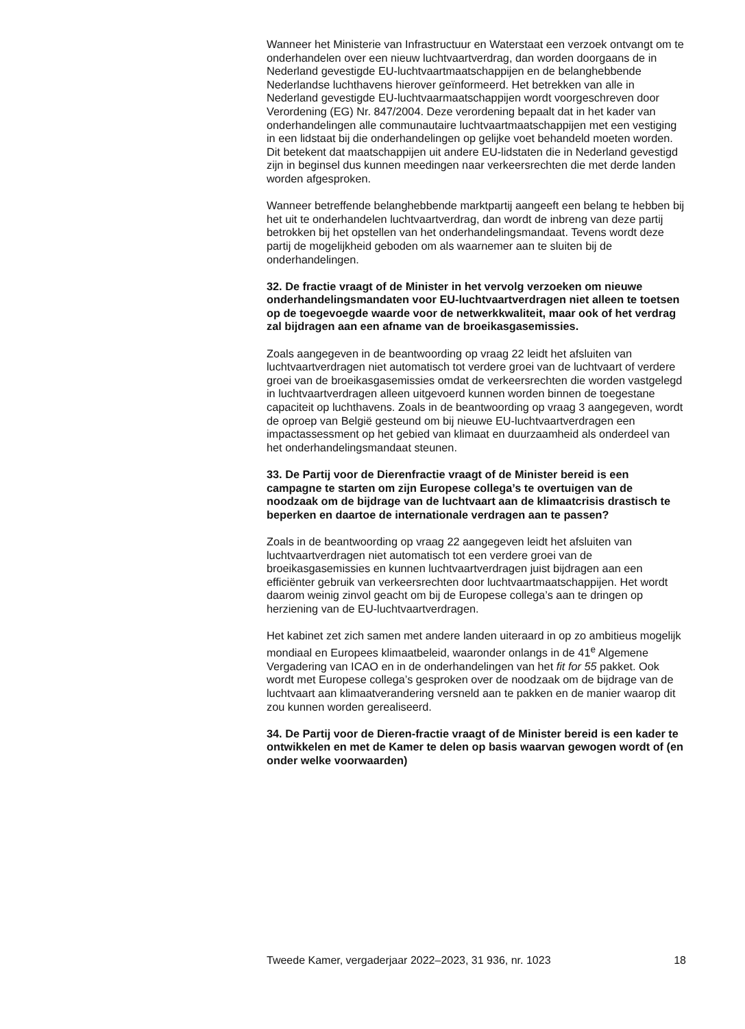Wanneer het Ministerie van Infrastructuur en Waterstaat een verzoek ontvangt om te onderhandelen over een nieuw luchtvaartverdrag, dan worden doorgaans de in Nederland gevestigde EU-luchtvaartmaat­schappijen en de belanghebbende Nederlandse luchthavens hierover geïnformeerd. Het betrekken van alle in Nederland gevestigde EU-luchtvaarmaatschappijen wordt voorgeschreven door Verordening (EG) Nr. 847/2004. Deze verordening bepaalt dat in het kader van onderhande­lingen alle communautaire luchtvaartmaatschappijen met een vestiging in een lidstaat bij die onderhandelingen op gelijke voet behandeld moeten worden. Dit betekent dat maatschappijen uit andere EU-lidstaten die in Nederland gevestigd zijn in beginsel dus kunnen meedingen naar verkeersrechten die met derde landen worden afgesproken.
Wanneer betreffende belanghebbende marktpartij aangeeft een belang te hebben bij het uit te onderhandelen luchtvaartverdrag, dan wordt de inbreng van deze partij betrokken bij het opstellen van het onderhande­lingsmandaat. Tevens wordt deze partij de mogelijkheid geboden om als waarnemer aan te sluiten bij de onderhandelingen.
32. De fractie vraagt of de Minister in het vervolg verzoeken om nieuwe onderhandelingsmandaten voor EU-luchtvaartverdragen niet alleen te toetsen op de toegevoegde waarde voor de netwerkkwaliteit, maar ook of het verdrag zal bijdragen aan een afname van de broeikasgasemissies.
Zoals aangegeven in de beantwoording op vraag 22 leidt het afsluiten van luchtvaartverdragen niet automatisch tot verdere groei van de luchtvaart of verdere groei van de broeikasgasemissies omdat de verkeersrechten die worden vastgelegd in luchtvaartverdragen alleen uitgevoerd kunnen worden binnen de toegestane capaciteit op luchthavens. Zoals in de beantwoording op vraag 3 aangegeven, wordt de oproep van België gesteund om bij nieuwe EU-luchtvaartverdragen een impactassessment op het gebied van klimaat en duurzaamheid als onderdeel van het onderhandelingsmandaat steunen.
33. De Partij voor de Dierenfractie vraagt of de Minister bereid is een campagne te starten om zijn Europese collega’s te overtuigen van de noodzaak om de bijdrage van de luchtvaart aan de klimaatcrisis drastisch te beperken en daartoe de internationale verdragen aan te passen?
Zoals in de beantwoording op vraag 22 aangegeven leidt het afsluiten van luchtvaartverdragen niet automatisch tot een verdere groei van de broeikasgasemissies en kunnen luchtvaartverdragen juist bijdragen aan een efficiënter gebruik van verkeersrechten door luchtvaartmaatschap­pijen. Het wordt daarom weinig zinvol geacht om bij de Europese collega’s aan te dringen op herziening van de EU-luchtvaartverdragen.
Het kabinet zet zich samen met andere landen uiteraard in op zo ambitieus mogelijk mondiaal en Europees klimaatbeleid, waaronder onlangs in de 41<sup>e</sup> Algemene Vergadering van ICAO en in de onderhandelingen van het fit for 55 pakket. Ook wordt met Europese collega’s gesproken over de noodzaak om de bijdrage van de luchtvaart aan klimaatverandering versneld aan te pakken en de manier waarop dit zou kunnen worden gerealiseerd.
34. De Partij voor de Dieren-fractie vraagt of de Minister bereid is een kader te ontwikkelen en met de Kamer te delen op basis waarvan gewogen wordt of (en onder welke voorwaarden)
Tweede Kamer, vergaderjaar 2022–2023, 31 936, nr. 1023 18